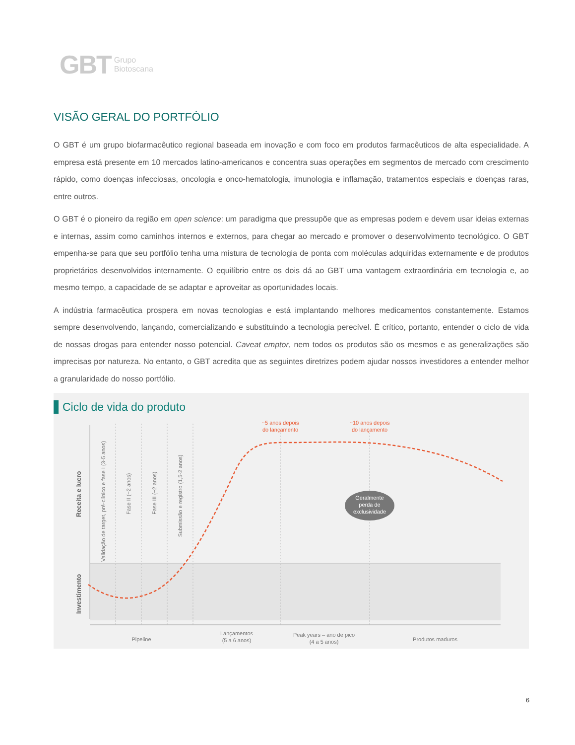GBT Grupo
Biotoscana
VISÃO GERAL DO PORTFÓLIO
O GBT é um grupo biofarmacêutico regional baseada em inovação e com foco em produtos farmacêuticos de alta especialidade. A empresa está presente em 10 mercados latino-americanos e concentra suas operações em segmentos de mercado com crescimento rápido, como doenças infecciosas, oncologia e onco-hematologia, imunologia e inflamação, tratamentos especiais e doenças raras, entre outros.
O GBT é o pioneiro da região em open science: um paradigma que pressupõe que as empresas podem e devem usar ideias externas e internas, assim como caminhos internos e externos, para chegar ao mercado e promover o desenvolvimento tecnológico. O GBT empenha-se para que seu portfólio tenha uma mistura de tecnologia de ponta com moléculas adquiridas externamente e de produtos proprietários desenvolvidos internamente. O equilíbrio entre os dois dá ao GBT uma vantagem extraordinária em tecnologia e, ao mesmo tempo, a capacidade de se adaptar e aproveitar as oportunidades locais.
A indústria farmacêutica prospera em novas tecnologias e está implantando melhores medicamentos constantemente. Estamos sempre desenvolvendo, lançando, comercializando e substituindo a tecnologia perecível. É crítico, portanto, entender o ciclo de vida de nossas drogas para entender nosso potencial. Caveat emptor, nem todos os produtos são os mesmos e as generalizações são imprecisas por natureza. No entanto, o GBT acredita que as seguintes diretrizes podem ajudar nossos investidores a entender melhor a granularidade do nosso portfólio.
Ciclo de vida do produto
~5 anos depois
do lançamento
~10 anos depois
do lançamento
Geralmente
perda de
exclusividade
Receita e lucro
Investimento
Validação de target, pré-clínico e fase I (3-5 anos)
Fase II (~2 anos)
Fase III (~2 anos)
Submissão e registro (1,5-2 anos)
Pipeline
Lançamentos
(5 a 6 anos)
Peak years – ano de pico
(4 a 5 anos)
Produtos maduros
6